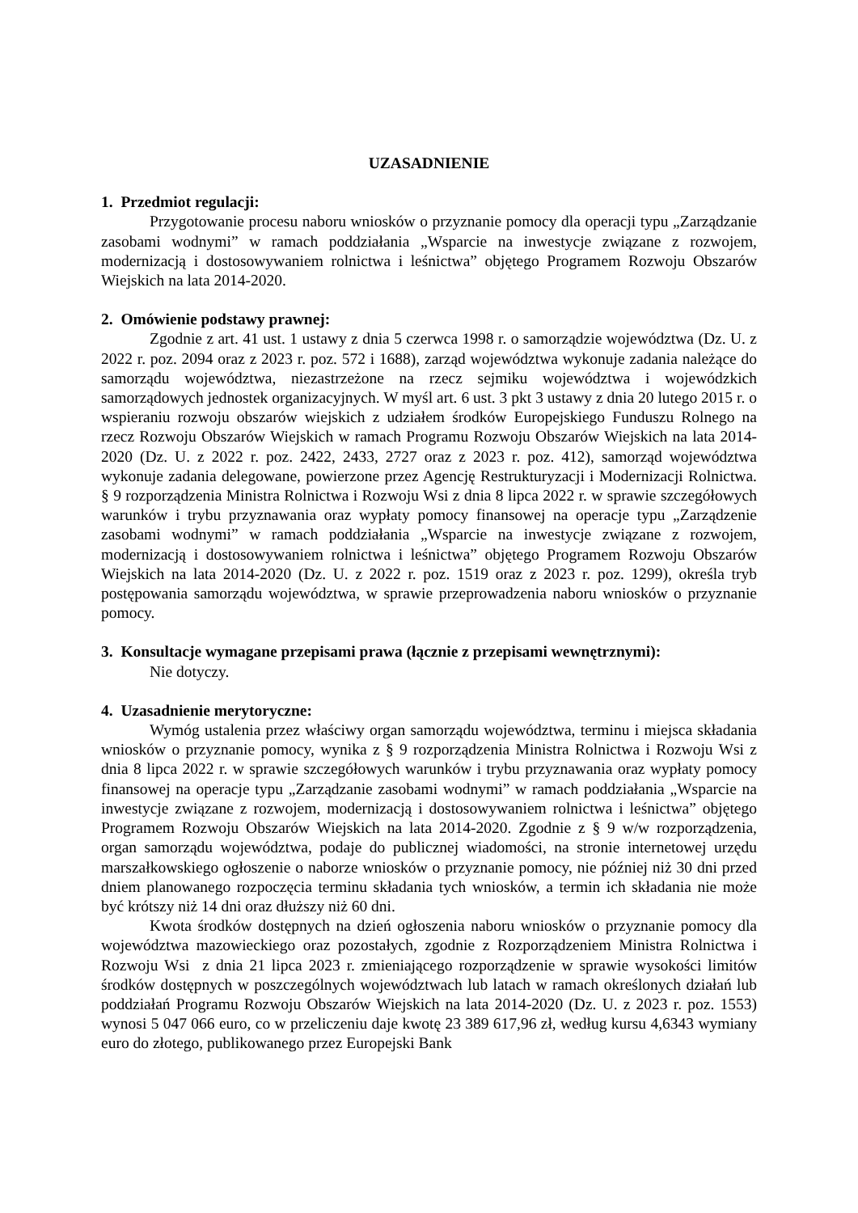UZASADNIENIE
1. Przedmiot regulacji:
Przygotowanie procesu naboru wniosków o przyznanie pomocy dla operacji typu „Zarządzanie zasobami wodnymi” w ramach poddziałania „Wsparcie na inwestycje związane z rozwojem, modernizacją i dostosowywaniem rolnictwa i leśnictwa” objętego Programem Rozwoju Obszarów Wiejskich na lata 2014-2020.
2. Omówienie podstawy prawnej:
Zgodnie z art. 41 ust. 1 ustawy z dnia 5 czerwca 1998 r. o samorządzie województwa (Dz. U. z 2022 r. poz. 2094 oraz z 2023 r. poz. 572 i 1688), zarząd województwa wykonuje zadania należące do samorządu województwa, niezastrzeżone na rzecz sejmiku województwa i wojewódzkich samorządowych jednostek organizacyjnych. W myśl art. 6 ust. 3 pkt 3 ustawy z dnia 20 lutego 2015 r. o wspieraniu rozwoju obszarów wiejskich z udziałem środków Europejskiego Funduszu Rolnego na rzecz Rozwoju Obszarów Wiejskich w ramach Programu Rozwoju Obszarów Wiejskich na lata 2014-2020 (Dz. U. z 2022 r. poz. 2422, 2433, 2727 oraz z 2023 r. poz. 412), samorząd województwa wykonuje zadania delegowane, powierzone przez Agencję Restrukturyzacji i Modernizacji Rolnictwa. § 9 rozporządzenia Ministra Rolnictwa i Rozwoju Wsi z dnia 8 lipca 2022 r. w sprawie szczegółowych warunków i trybu przyznawania oraz wypłaty pomocy finansowej na operacje typu „Zarządzenie zasobami wodnymi” w ramach poddziałania „Wsparcie na inwestycje związane z rozwojem, modernizacją i dostosowywaniem rolnictwa i leśnictwa” objętego Programem Rozwoju Obszarów Wiejskich na lata 2014-2020 (Dz. U. z 2022 r. poz. 1519 oraz z 2023 r. poz. 1299), określa tryb postępowania samorządu województwa, w sprawie przeprowadzenia naboru wniosków o przyznanie pomocy.
3. Konsultacje wymagane przepisami prawa (łącznie z przepisami wewnętrznymi):
Nie dotyczy.
4. Uzasadnienie merytoryczne:
Wymóg ustalenia przez właściwy organ samorządu województwa, terminu i miejsca składania wniosków o przyznanie pomocy, wynika z § 9 rozporządzenia Ministra Rolnictwa i Rozwoju Wsi z dnia 8 lipca 2022 r. w sprawie szczegółowych warunków i trybu przyznawania oraz wypłaty pomocy finansowej na operacje typu „Zarządzanie zasobami wodnymi” w ramach poddziałania „Wsparcie na inwestycje związane z rozwojem, modernizacją i dostosowywaniem rolnictwa i leśnictwa” objętego Programem Rozwoju Obszarów Wiejskich na lata 2014-2020. Zgodnie z § 9 w/w rozporządzenia, organ samorządu województwa, podaje do publicznej wiadomości, na stronie internetowej urzędu marszałkowskiego ogłoszenie o naborze wniosków o przyznanie pomocy, nie później niż 30 dni przed dniem planowanego rozpoczęcia terminu składania tych wniosków, a termin ich składania nie może być krótszy niż 14 dni oraz dłuższy niż 60 dni.
Kwota środków dostępnych na dzień ogłoszenia naboru wniosków o przyznanie pomocy dla województwa mazowieckiego oraz pozostałych, zgodnie z Rozporządzeniem Ministra Rolnictwa i Rozwoju Wsi z dnia 21 lipca 2023 r. zmieniającego rozporządzenie w sprawie wysokości limitów środków dostępnych w poszczególnych województwach lub latach w ramach określonych działań lub poddziałań Programu Rozwoju Obszarów Wiejskich na lata 2014-2020 (Dz. U. z 2023 r. poz. 1553) wynosi 5 047 066 euro, co w przeliczeniu daje kwotę 23 389 617,96 zł, według kursu 4,6343 wymiany euro do złotego, publikowanego przez Europejski Bank